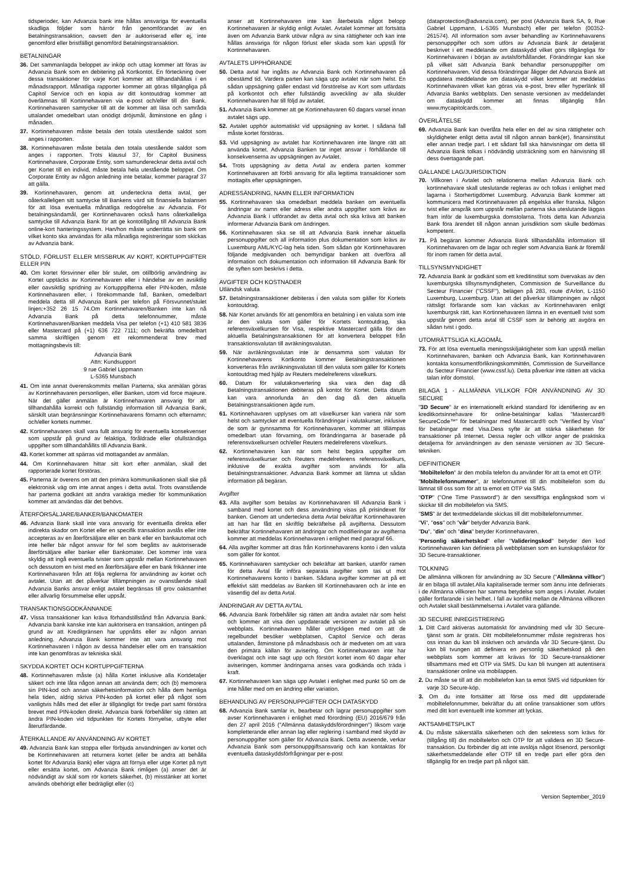tidsperioder, kan Advanzia bank inte hållas ansvariga för eventuella skadliga följder som härrör från genomförandet av en Betalningstransaktion, oavsett den är auktoriserad eller ej, inte genomförd eller bristfälligt genomförd Betalningstransaktion.
BETALNINGAR
36. Det sammanlagda beloppet av inköp och uttag kommer att föras av Advanzia Bank som en debitering på Kortkontot. En förteckning över dessa transaktioner för varje Kort kommer att tillhandahållas i en månadsrapport. Månatliga rapporter kommer att göras tillgängliga på Capitol Service och en kopia av ditt kontoutdrag kommer att överlämnas till Kortinnehavaren via e-post och/eller till din Bank. Kortinnehavaren samtycker till att de kommer att läsa och samråda uttalandet omedelbart utan onödigt dröjsmål, åtminstone en gång i månaden.
37. Kortinnehavaren måste betala den totala utestående saldot som anges i rapporten.
38. Kortinnehavaren måste betala den totala utestående saldot som anges i rapporten. Trots klausul 37, för Capitol Business Kortinnehavare, Corporate Entity, som samunderecknar detta avtal och ger Kortet till en individ, måste betala hela utestående beloppet. Om Corporate Entity av någon anledning inte betalar, kommer paragraf 37 att gälla.
39. Kortinnehavaren, genom att underteckna detta avtal, ger oåterkalleligen sitt samtycke till Bankens värd sitt finansiella balansen för att lösa eventuella månatliga redogörelse av Advanzia. För betalningsändamål, ger Kortinnehavaren också hans oåterkalleliga samtycke till Advanzia Bank för att ge kontotillgång till Advanzia Bank online-kort hanteringssystem. Han/hon måste underrätta sin bank om vilket konto ska användas för alla månatliga registreringar som skickas av Advanzia bank.
STÖLD, FÖRLUST ELLER MISSBRUK AV KORT, KORTUPPGIFTER ELLER PIN
40. Om kortet försvinner eller blir stulet, om otillbörlig användning av Kortet upptäcks av Kortinnehavaren eller i händelse av en avsiktlig eller oavsiktlig spridning av Kortuppgifterna eller PIN-koden, måste Kortinnehavaren eller, i förekommande fall, Banken, omedelbart meddela detta till Advanzia Bank per telefon på Försvunnet/stulet linjen:+352 26 15 74.Om Kortinnehavaren/Banken inte kan nå Advanzia Bank på detta telefonnummer, måste Kortinnehavaren/Banken meddela Visa per telefon (+1) 410 581 3836 eller Mastercard på (+1) 636 722 7111; och bekräfta omedelbart samma skriftligen genom ett rekommenderat brev med mottagningsbevis till:
Advanzia Bank
Attn: Kundsupport
9 rue Gabriel Lippmann
L-5365 Munsbach
41. Om inte annat överenskommits mellan Parterna, ska anmälan göras av Kortinnehavaren personligen, eller Banken, utom vid force majeure. När det gäller anmälan är Kortinnehavaren ansvarig för att tillhandahålla korrekt och fullständig information till Advanzia Bank, särskilt utan begränsningar Kortinnehavarens förnamn och efternamn; och/eller kortets nummer.
42. Kortinnehavaren skall vara fullt ansvarig för eventuella konsekvenser som uppstår på grund av felaktiga, föråldrade eller ofullständiga uppgifter som tillhandahållits till Advanzia Bank.
43. Kortet kommer att spärras vid mottagandet av anmälan.
44. Om Kortinnehavaren hittar sitt kort efter anmälan, skall det rapporterade kortet förstöras.
45. Parterna är överens om att den primära kommunikationen skall ske på elektronisk väg om inte annat anges i detta avtal. Trots ovanstående har parterna godkänt att andra varaktiga medier för kommunikation kommer att användas där det behövs.
ÅTERFÖRSÄLJARE/BANKER/BANKOMATER
46. Advanzia Bank skall inte vara ansvarig för eventuella direkta eller indirekta skador om Kortet eller en specifik transaktion avslås eller inte accepteras av en återförsäljare eller en bank eller en bankautomat och inte heller bär något ansvar för fel som begåtts av auktoriserade återförsäljare eller banker eller Bankomater. Det kommer inte vara skyldig att ingå eventuella tvister som uppstår mellan Kortinnehavaren och dessutom en tvist med en återförsäljare eller en bank frikänner inte Kortinnehavaren från att följa reglerna för användning av kortet och avtalet. Utan att det påverkar tillämpningen av ovanstående skall Advanzia Banks ansvar enligt avtalet begränsas till grov oaktsamhet eller allvarlig försummelse eller uppsåt.
TRANSAKTIONSGODKÄNNANDE
47. Vissa transaktioner kan kräva förhandstillstånd från Advanzia Bank. Advanzia bank kanske inte kan auktorisera en transaktion, antingen på grund av att Kreditgränsen har uppnåtts eller av någon annan anledning. Advanzia Bank kommer inte att vara ansvarig mot Kortinnehavaren i någon av dessa händelser eller om en transaktion inte kan genomföras av tekniska skäl.
SKYDDA KORTET OCH KORTUPPGIFTERNA
48. Kortinnehavaren måste (a) hålla Kortet inklusive alla Kortdetaljer säkert och inte låta någon annan att använda dem; och (b) memorera sin PIN-kod och annan säkerhetsinformation och hålla dem hemliga hela tiden, aldrig skriva PIN-koden på kortet eller på något som vanligtvis hålls med det eller är tillgängligt för tredje part samt förstöra brevet med PIN-koden direkt. Advanzia bank förbehåller sig rätten att ändra PIN-koden vid tidpunkten för Kortets förnyelse, utbyte eller återutfärdande.
ÅTERKALLANDE AV ANVÄNDNING AV KORTET
49. Advanzia Bank kan stoppa eller förbjuda användningen av kortet och be Kortinnehavaren att returnera kortet (eller be andra att behålla kortet för Advanzia Bank) eller vägra att förnya eller utge Kortet på nytt eller ersätta kortet, om Advanzia Bank rimligen (a) anser det är nödvändigt av skäl som rör kortets säkerhet, (b) misstänker att kortet används obehörigt eller bedrägligt eller (c)
anser att Kortinnehavaren inte kan återbetala något belopp Kortinnehavaren är skyldig enligt Avtalet. Avtalet kommer att fortsätta även om Advanzia Bank utövar några av sina rättigheter och kan inte hållas ansvariga för någon förlust eller skada som kan uppstå för Kortinnehavaren.
AVTALETS UPPHÖRANDE
50. Detta avtal har ingåtts av Advanzia Bank och Kortinnehavaren på obestämd tid. Vardera parten kan säga upp avtalet när som helst. En sådan uppsägning gäller endast vid förstörelse av Kort som utfärdats på kortkontot och efter fullständig avveckling av alla skulder Kortinnehavaren har till följd av avtalet.
51. Advanzia Bank kommer att ge Kortinnehavaren 60 dagars varsel innan avtalet sägs upp.
52. Avtalet upphör automatiskt vid uppsägning av kortet. I sådana fall måste kortet förstöras.
53. Vid uppsägning av avtalet har Kortinnehavaren inte längre rätt att använda kortet. Advanzia Banken tar inget ansvar i förhållande till konsekvenserna av uppsägningen av Avtalet.
54. Trots uppsägning av detta Avtal av endera parten kommer Kortinnehavaren att förbli ansvarig för alla legitima transaktioner som mottagits efter uppsägningen.
ADRESSÄNDRING, NAMN ELLER INFORMATION
55. Kortinnehavaren ska omedelbart meddela banken om eventuella ändringar av namn eller adress eller andra uppgifter som krävs av Advanzia Bank i utförandet av detta avtal och ska kräva att banken informerar Advanzia Bank om ändringen.
56. Kortinnehavaren ska se till att Advanzia Bank innehar aktuella personuppgifter och all information plus dokumentation som krävs av Luxemburg AML/KYC-lag hela tiden. Som sådan gör Kortinnehavaren följande medgivanden och bemyndigar banken att överföra all information och dokumentation och information till Advanzia Bank för de syften som beskrivs i detta.
AVGIFTER OCH KOSTNADER
Utländsk valuta
57. Betalningstransaktioner debiteras i den valuta som gäller för Kortets kontoutdrag.
58. När Kortet används för att genomföra en betalning i en valuta som inte är den valuta som gäller för Kortets kontoutdrag, ska referensväxelkursen för Visa, respektive Mastercard gälla för den aktuella Betalningstransaktionen för att konvertera beloppet från transaktionsvalutan till avräkningsvalutan.
59. När avräkningsvalutan inte är densamma som valutan för Kortinnehavarens Kortkonto kommer Betalningstransaktionen konverteras från avräkningsvalutan till den valuta som gäller för Kortets kontoutdrag med hjälp av Reuters medelreferens växelkurs.
60. Datum för valutakonvertering ska vara den dag då Betalningstransaktionen debiteras på kontot för Kortet. Detta datum kan vara annorlunda än den dag då den aktuella Betalningstransaktionen ägde rum.
61. Kortinnehavaren upplyses om att växelkurser kan variera när som helst och samtycker att eventuella förändringar i valutakurser, inklusive de som är gynnsamma för Kortinnehavaren, kommer att tillämpas omedelbart utan förvarning, om förändringarna är baserade på referensväxelkursen och/eller Reuters medelreferens växelkurs.
62. Kortinnehavaren kan när som helst begära uppgifter om referensväxelkurser och Reuters medelreferens referensväxelkurs, inklusive de exakta avgifter som används för alla Betalningstransaktioner. Advanzia Bank kommer att lämna ut sådan information på begäran.
Avgifter
63. Alla avgifter som betalas av Kortinnehavaren till Advanzia Bank i samband med kortet och dess användning visas på prisindexet för banken. Genom att underteckna detta Avtal bekräftar Kortinnehavaren att han har fått en skriftlig bekräftelse på avgifterna. Dessutom bekräftar Kortinnehavaren att ändringar och modifieringar av avgifterna kommer att meddelas Kortinnehavaren i enlighet med paragraf 66.
64. Alla avgifter kommer att dras från Kortinnehavarens konto i den valuta som gäller för kontot.
65. Kortinnehavaren samtycker och bekräftar att banken, utanför ramen för detta Avtal får införa separata avgifter som tas ut mot Kortinnehavarens konto i banken. Sådana avgifter kommer att på ett effektivt sätt meddelas av Banken till Kortinnehavaren och är inte en väsentlig del av detta Avtal.
ÄNDRINGAR AV DETTA AVTAL
66. Advanzia Bank förbehåller sig rätten att ändra avtalet när som helst och kommer att visa den uppdaterade versionen av avtalet på sin webbplats. Kortinnehavaren håller uttryckligen med om att de regelbundet besöker webbplatsen, Capitol Service och deras uttalanden, åtminstone på månadsbasis och är medveten om att vara den primära källan för avisering. Om Kortinnehavaren inte har överklagat och inte sagt upp och förstört kortet inom 60 dagar efter aviseringen, kommer ändringarna anses vara godkända och träda i kraft.
67. Kortinnehavaren kan säga upp Avtalet i enlighet med punkt 50 om de inte håller med om en ändring eller variation.
BEHANDLING AV PERSONUPPGIFTER OCH DATASKYDD
68. Advanzia Bank samlar in, bearbetar och lagrar personuppgifter som avser Kortinnehavaren i enlighet med förordning (EU) 2016/679 från den 27 april 2016 ("Allmänna dataskyddsförordningen") liksom varje kompletterande eller annan lag eller reglering i samband med skydd av personuppgifter som gäller för Advanzia Bank. Detta avseende, verkar Advanzia Bank som personuppgiftsansvarig och kan kontaktas för eventuella dataskyddsförfrågningar per e-post
(dataprotection@advanzia.com), per post (Advanzia Bank SA, 9, Rue Gabriel Lippmann, L-5365 Munsbach) eller per telefon (00352-261574). All information som avser behandling av Kortinnehavarens personuppgifter och som utförs av Advanzia Bank är detaljerat beskrivet i ett meddelande om dataskydd vilket görs tillgängliga för Kortinnehavaren i början av avtalsförhållandet. Förändringar kan ske på vilket sätt Advanzia Bank behandlar personuppgifter om Kortinnehavaren. Vid dessa förändringar åligger det Advanzia Bank att uppdatera meddelande om dataskydd vilket kommer att meddelas Kortinnehavaren vilket kan göras via e-post, brev eller hyperlänk till Advanzia Banks webbplats. Den senaste versionen av meddelandet om dataskydd kommer att finnas tillgänglig från www.mycapitolcards.com.
ÖVERLÅTELSE
69. Advanzia Bank kan överlåta hela eller en del av sina rättigheter och skyldigheter enligt detta avtal till någon annan bank(er), finansinstitut eller annan tredje part. I ett sådant fall ska hänvisningar om detta till Advanzia Bank tolkas i nödvändig utsträckning som en hänvisning till dess övertagande part.
GÄLLANDE LAG/JURISDIKTION
70. Villkoren i Avtalet och relationerna mellan Advanzia Bank och kortinnehavare skall uteslutande regleras av och tolkas i enlighet med lagarna i Storhertigdömet Luxemburg. Advanzia Bank kommer att kommunicera med Kortinnehavaren på engelska eller franska. Någon tvist eller anspråk som uppstår mellan parterna ska uteslutande läggas fram inför de luxemburgska domstolarna. Trots detta kan Advanzia Bank föra ärendet till någon annan jurisdiktion som skulle bedömas kompetent.
71. På begäran kommer Advanzia Bank tillhandahålla information till Kortinnehavaren om de lagar och regler som Advanzia Bank är föremål för inom ramen för detta avtal.
TILLSYNSMYNDIGHET
72. Advanzia Bank är godkänt som ett kreditinstitut som övervakas av den luxemburgska tillsynsmyndigheten, Commission de Surveillance du Secteur Financier ("CSSF"), belägen på 283, route d'Arlon, L-1150 Luxemburg, Luxemburg. Utan att det påverkar tillämpningen av något rättsligt förfarande som kan väckas av Kortinnehavaren enligt luxemburgsk rätt, kan Kortinnehavaren lämna in en eventuell tvist som uppstår genom detta avtal till CSSF som är behörig att avgöra en sådan tvist i godo.
UTOMRÄTTSLIGA KLAGOMÅL
73. För att lösa eventuella meningsskiljaktigheter som kan uppstå mellan Kortinnehavaren, banken och Advanzia Bank, kan Kortinnehavaren kontakta konsumentförlikningskommittén, Commission de Surveillance du Secteur Financier (www.cssf.lu). Detta påverkar inte rätten att väcka talan inför domstol.
BILAGA 1 - ALLMÄNNA VILLKOR FÖR ANVÄNDNING AV 3D SECURE
"3D Secure" är en internationellt erkänd standard för identifiering av en kreditkortsinnehavare för online-betalningar kallas "Mastercard® SecureCode™" för betalningar med Mastercard® och "Verified by Visa" för betalningar med Visa.Dess syfte är att stärka säkerheten för transaktioner på Internet. Dessa regler och villkor anger de praktiska detaljerna för användningen av den senaste versionen av 3D Secure-tekniken.
DEFINITIONER
"Mobiltelefon" är den mobila telefon du använder för att ta emot ett OTP.
"Mobiltelefonnummer", är telefonnumret till din mobiltelefon som du lämnat till oss som för att ta emot ett OTP via SMS.
"OTP" ("One Time Password") är den sexsiffriga engångskod som vi skickar till din mobiltelefon via SMS.
"SMS" är det textmeddelande skickas till ditt mobiltelefonnummer.
"Vi", "oss" och "vår" betyder Advanzia Bank.
"Du", "din" och "dina" betyder Kortinnehavaren.
"Personlig säkerhetskod" eller "Valideringskod" betyder den kod Kortinnehavaren kan definiera på webbplatsen som en kunskapsfaktor för 3D Secure-transaktioner.
TOLKNING
De allmänna villkoren för användning av 3D Secure ("Allmänna villkor") är en bilaga till avtalet.Alla kapitaliserade termer som ännu inte definierats i de Allmänna villkoren har samma betydelse som anges i Avtalet. Avtalet gäller fortfarande i sin helhet. I fall av konflikt mellan de Allmänna villkoren och Avtalet skall bestämmelserna i Avtalet vara gällande.
3D SECURE INREGISTRERING
1. Ditt Card aktiveras automatiskt för användning med vår 3D Secure-tjänst som är gratis. Ditt mobiltelefonnummer måste registreras hos oss innan du kan bli inskriven och använda vår 3D Secure-tjänst. Du kan bli tvungen att definiera en personlig säkerhetskod på den webbplats som kommer att krävas för 3D Secure-transaktioner tillsammans med ett OTP via SMS. Du kan bli tvungen att autentisera transaktioner online via mobilappen.
2. Du måste se till att din mobiltelefon kan ta emot SMS vid tidpunkten för varje 3D Secure-köp.
3. Om du inte fortsätter att förse oss med ditt uppdaterade mobiltelefonnummer, bekräftar du att online transaktioner som utförs med ditt kort eventuellt inte kommer att lyckas.
AKTSAMHETSPLIKT
4. Du måste säkerställa säkerheten och den sekretess som krävs för (tillgång till) din mobiltelefon och OTP för att validera en 3D Secure-transaktion. Du förbinder dig att inte avslöja något lösenord, personligt säkerhetsmeddelande eller OTP till en tredje part eller göra den tillgänglig för en tredje part på något sätt.
Version September_2019